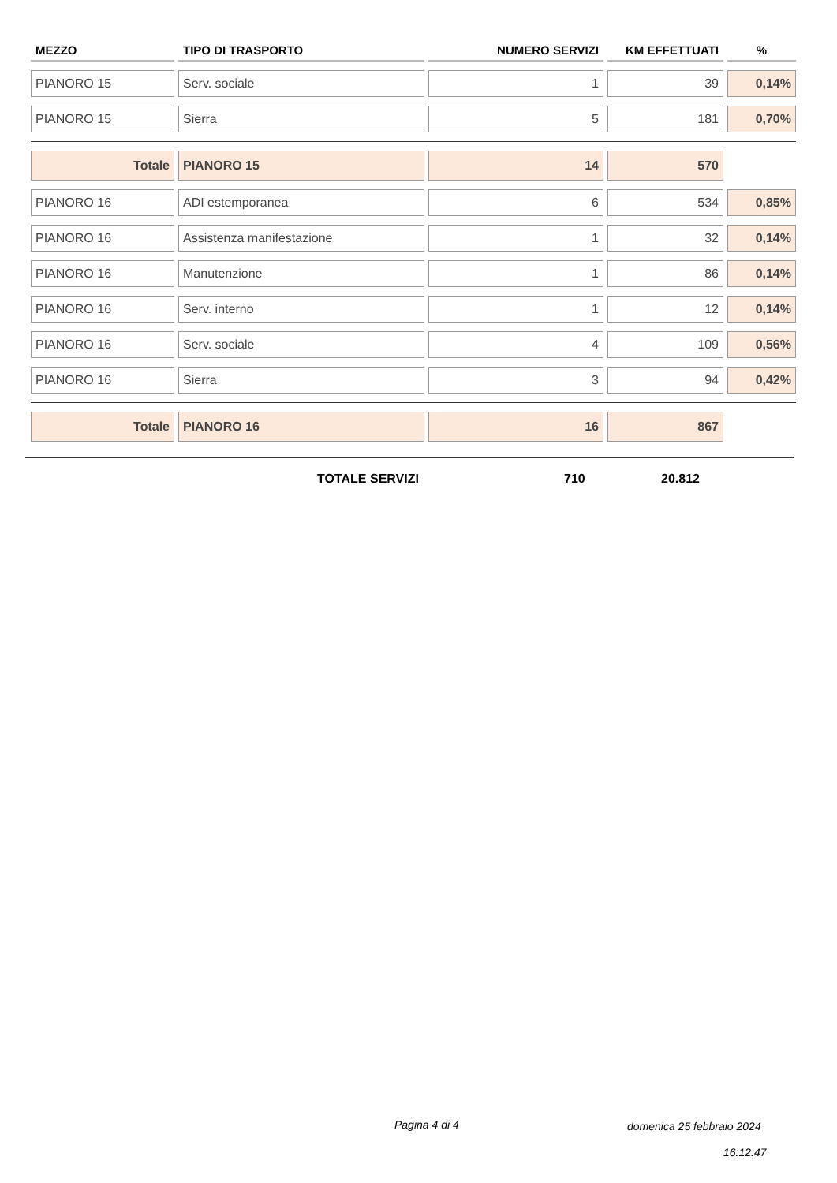| MEZZO | TIPO DI TRASPORTO | NUMERO SERVIZI | KM EFFETTUATI | % |
| --- | --- | --- | --- | --- |
| PIANORO 15 | Serv. sociale | 1 | 39 | 0,14% |
| PIANORO 15 | Sierra | 5 | 181 | 0,70% |
| Totale | PIANORO 15 | 14 | 570 | |
| PIANORO 16 | ADI estemporanea | 6 | 534 | 0,85% |
| PIANORO 16 | Assistenza manifestazione | 1 | 32 | 0,14% |
| PIANORO 16 | Manutenzione | 1 | 86 | 0,14% |
| PIANORO 16 | Serv. interno | 1 | 12 | 0,14% |
| PIANORO 16 | Serv. sociale | 4 | 109 | 0,56% |
| PIANORO 16 | Sierra | 3 | 94 | 0,42% |
| Totale | PIANORO 16 | 16 | 867 | |
TOTALE SERVIZI 710 20.812
Pagina 4 di 4 domenica 25 febbraio 2024
16:12:47